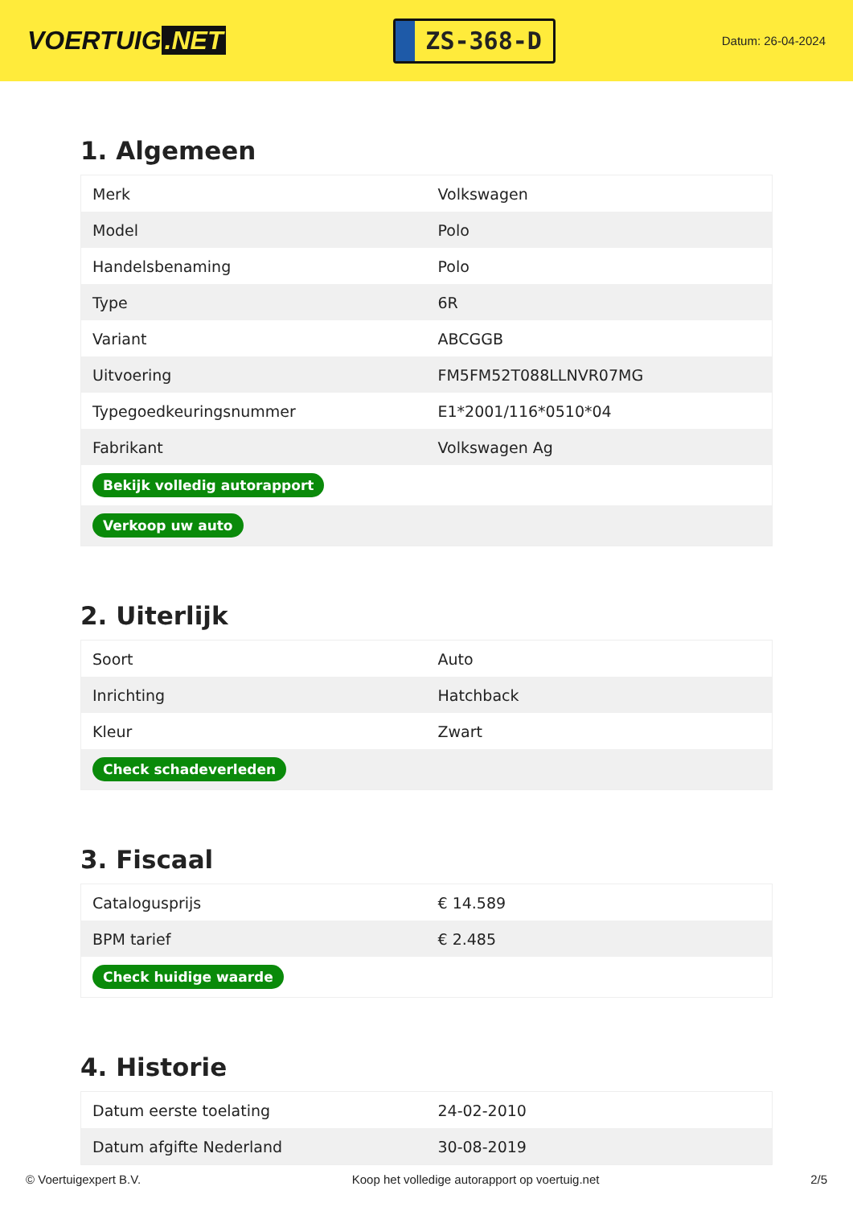VOERTUIG.NET
ZS-368-D
Datum: 26-04-2024
1. Algemeen
| Merk | Volkswagen |
| Model | Polo |
| Handelsbenaming | Polo |
| Type | 6R |
| Variant | ABCGGB |
| Uitvoering | FM5FM52T088LLNVR07MG |
| Typegoedkeuringsnummer | E1*2001/116*0510*04 |
| Fabrikant | Volkswagen Ag |
| Bekijk volledig autorapport | |
| Verkoop uw auto | |
2. Uiterlijk
| Soort | Auto |
| Inrichting | Hatchback |
| Kleur | Zwart |
| Check schadeverleden | |
3. Fiscaal
| Catalogusprijs | € 14.589 |
| BPM tarief | € 2.485 |
| Check huidige waarde | |
4. Historie
| Datum eerste toelating | 24-02-2010 |
| Datum afgifte Nederland | 30-08-2019 |
© Voertuigexpert B.V. Koop het volledige autorapport op voertuig.net 2/5